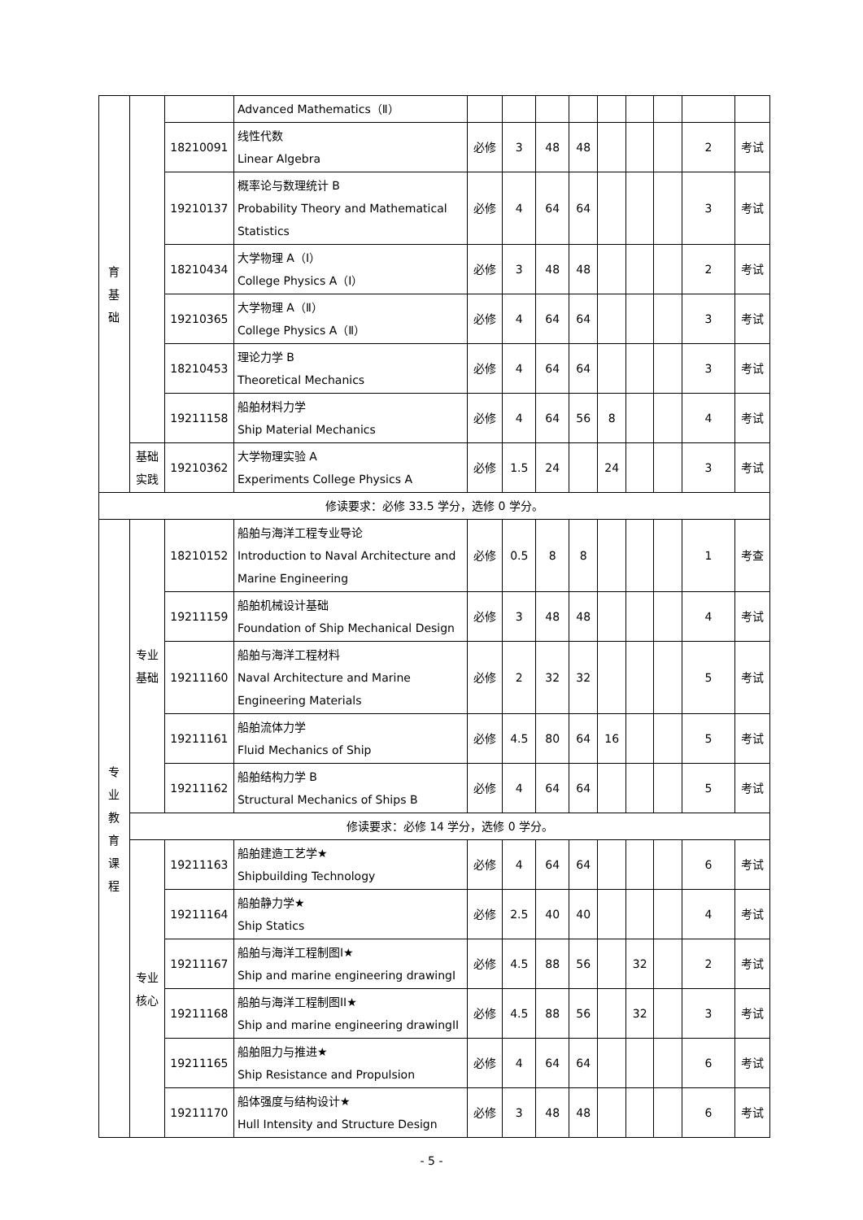| 育 基 础 | | | Advanced Mathematics（Ⅱ） | | | | | | | | | |
| | | 18210091 | 线性代数 Linear Algebra | 必修 | 3 | 48 | 48 | | | | 2 | 考试 |
| | | 19210137 | 概率论与数理统计 B Probability Theory and Mathematical Statistics | 必修 | 4 | 64 | 64 | | | | 3 | 考试 |
| | | 18210434 | 大学物理 A（Ⅰ） College Physics A（Ⅰ） | 必修 | 3 | 48 | 48 | | | | 2 | 考试 |
| | | 19210365 | 大学物理 A（Ⅱ） College Physics A（Ⅱ） | 必修 | 4 | 64 | 64 | | | | 3 | 考试 |
| | | 18210453 | 理论力学 B Theoretical Mechanics | 必修 | 4 | 64 | 64 | | | | 3 | 考试 |
| | | 19211158 | 船舶材料力学 Ship Material Mechanics | 必修 | 4 | 64 | 56 | 8 | | | 4 | 考试 |
| | 基础 实践 | 19210362 | 大学物理实验 A Experiments College Physics A | 必修 | 1.5 | 24 | | 24 | | | 3 | 考试 |
| 修读要求：必修 33.5 学分，选修 0 学分。 | | | | | | | | | | | | |
| 专 业 教 育 课 程 | 专业 基础 | 18210152 | 船舶与海洋工程专业导论 Introduction to Naval Architecture and Marine Engineering | 必修 | 0.5 | 8 | 8 | | | | 1 | 考查 |
| | | 19211159 | 船舶机械设计基础 Foundation of Ship Mechanical Design | 必修 | 3 | 48 | 48 | | | | 4 | 考试 |
| | | 19211160 | 船舶与海洋工程材料 Naval Architecture and Marine Engineering Materials | 必修 | 2 | 32 | 32 | | | | 5 | 考试 |
| | | 19211161 | 船舶流体力学 Fluid Mechanics of Ship | 必修 | 4.5 | 80 | 64 | 16 | | | 5 | 考试 |
| | | 19211162 | 船舶结构力学 B Structural Mechanics of Ships B | 必修 | 4 | 64 | 64 | | | | 5 | 考试 |
| | 修读要求：必修 14 学分，选修 0 学分。 | | | | | | | | | | | |
| | 专业 核心 | 19211163 | 船舶建造工艺学★ Shipbuilding Technology | 必修 | 4 | 64 | 64 | | | | 6 | 考试 |
| | | 19211164 | 船舶静力学★ Ship Statics | 必修 | 2.5 | 40 | 40 | | | | 4 | 考试 |
| | | 19211167 | 船舶与海洋工程制图I★ Ship and marine engineering drawingI | 必修 | 4.5 | 88 | 56 | | 32 | | 2 | 考试 |
| | | 19211168 | 船舶与海洋工程制图II★ Ship and marine engineering drawingII | 必修 | 4.5 | 88 | 56 | | 32 | | 3 | 考试 |
| | | 19211165 | 船舶阻力与推进★ Ship Resistance and Propulsion | 必修 | 4 | 64 | 64 | | | | 6 | 考试 |
| | | 19211170 | 船体强度与结构设计★ Hull Intensity and Structure Design | 必修 | 3 | 48 | 48 | | | | 6 | 考试 |
- 5 -